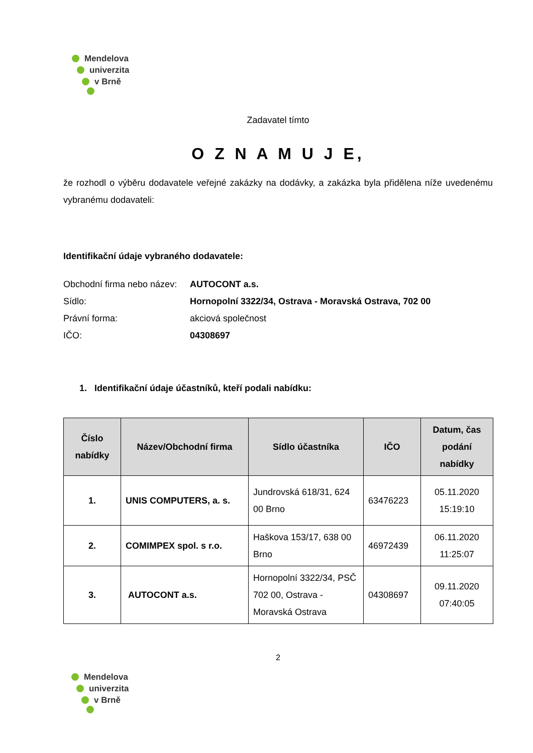Mendelova
univerzita
v Brně
Zadavatel tímto
O Z N A M U J E,
že rozhodl o výběru dodavatele veřejné zakázky na dodávky, a zakázka byla přidělena níže uvedenému vybranému dodavateli:
Identifikační údaje vybraného dodavatele:
| Obchodní firma nebo název: | AUTOCONT a.s. |
| Sídlo: | Hornopolní 3322/34, Ostrava - Moravská Ostrava, 702 00 |
| Právní forma: | akciová společnost |
| IČO: | 04308697 |
1. Identifikační údaje účastníků, kteří podali nabídku:
| Číslo nabídky | Název/Obchodní firma | Sídlo účastníka | IČO | Datum, čas podání nabídky |
| --- | --- | --- | --- | --- |
| 1. | UNIS COMPUTERS, a. s. | Jundrovská 618/31, 624 00 Brno | 63476223 | 05.11.2020 15:19:10 |
| 2. | COMIMPEX spol. s r.o. | Haškova 153/17, 638 00 Brno | 46972439 | 06.11.2020 11:25:07 |
| 3. | AUTOCONT a.s. | Hornopolní 3322/34, PSČ 702 00, Ostrava - Moravská Ostrava | 04308697 | 09.11.2020 07:40:05 |
2
Mendelova
univerzita
v Brně